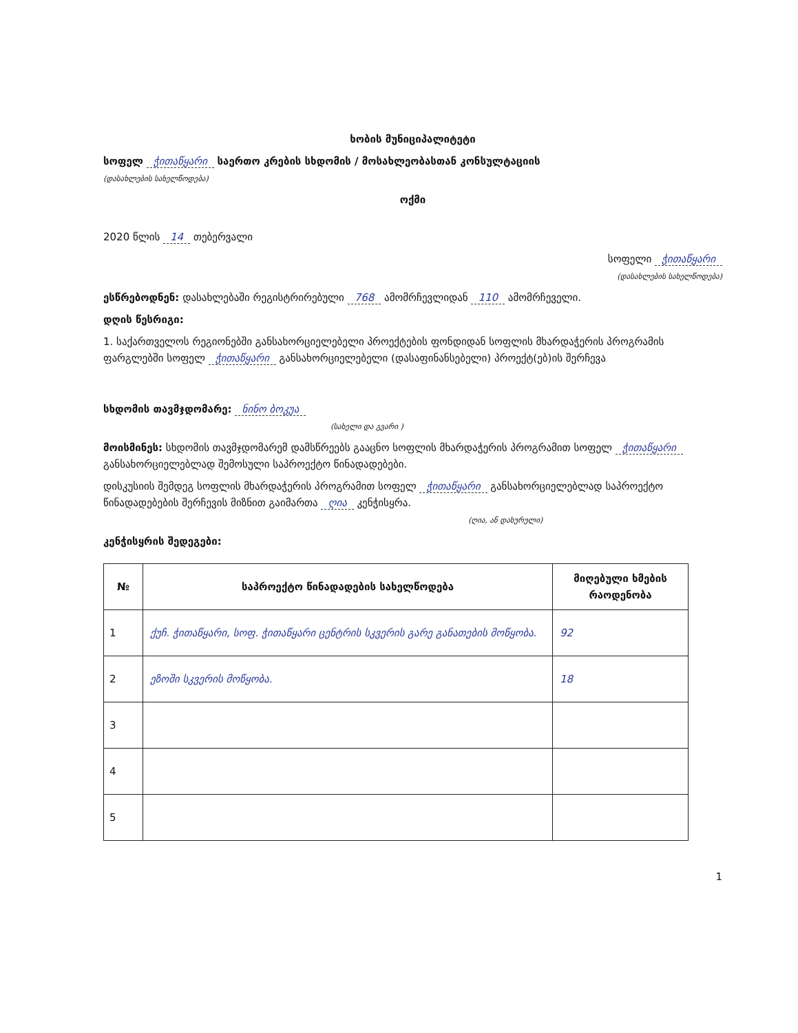ხობის მუნიციპალიტეტი
სოფელ ჭითაწყარი საერთო კრების სხდომის / მოსახლეობასთან კონსულტაციის
(დასახლების სახელწოდება)
ოქმი
2020 წლის 14 თებერვალი
სოფელი ჭითაწყარი
(დასახლების სახელწოდება)
ესწრებოდნენ: დასახლებაში რეგისტრირებული 768 ამომრჩევლიდან 110 ამომრჩეველი.
დღის წესრიგი:
1. საქართველოს რეგიონებში განსახორციელებელი პროექტების ფონდიდან სოფლის მხარდაჭერის პროგრამის ფარგლებში სოფელ ჭითაწყარი განსახორციელებელი (დასაფინანსებელი) პროექტ(ებ)ის შერჩევა
სხდომის თავმჯდომარე: ნინო ბოკუა
(სახელი და გვარი )
მოისმინეს: სხდომის თავმჯდომარემ დამსწრეებს გააცნო სოფლის მხარდაჭერის პროგრამით სოფელ ჭითაწყარი განსახორციელებლად შემოსული საპროექტო წინადადებები.
დისკუსიის შემდეგ სოფლის მხარდაჭერის პროგრამით სოფელ ჭითაწყარი განსახორციელებლად საპროექტო წინადადებების შერჩევის მიზნით გაიმართა ღია კენჭისყრა.
(ღია, ან დახურული)
კენჭისყრის შედეგები:
| № | საპროექტო წინადადების სახელწოდება | მიღებული ხმების რაოდენობა |
| --- | --- | --- |
| 1 | ქუჩ. ჭითაწყარი, სოფ. ჭითაწყარი ცენტრის სკვერის გარე განათების მოწყობა. | 92 |
| 2 | ეზოში სკვერის მოწყობა. | 18 |
| 3 | | |
| 4 | | |
| 5 | | |
1